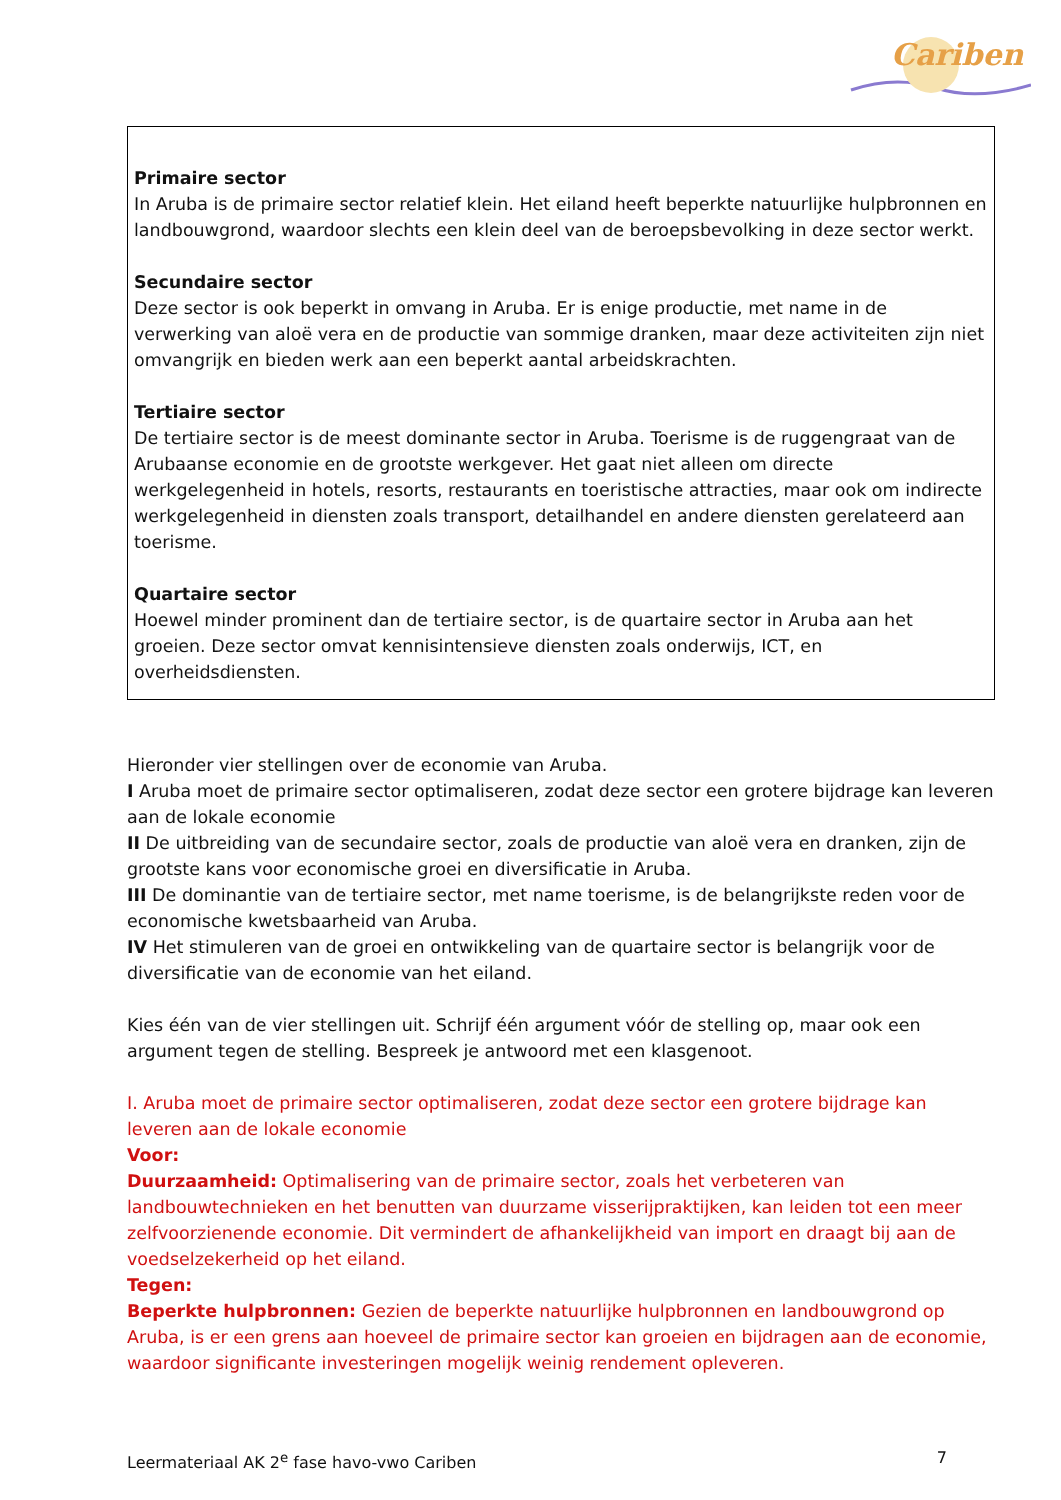Cariben
Primaire sector
In Aruba is de primaire sector relatief klein. Het eiland heeft beperkte natuurlijke hulpbronnen en landbouwgrond, waardoor slechts een klein deel van de beroepsbevolking in deze sector werkt.
Secundaire sector
Deze sector is ook beperkt in omvang in Aruba. Er is enige productie, met name in de verwerking van aloë vera en de productie van sommige dranken, maar deze activiteiten zijn niet omvangrijk en bieden werk aan een beperkt aantal arbeidskrachten.
Tertiaire sector
De tertiaire sector is de meest dominante sector in Aruba. Toerisme is de ruggengraat van de Arubaanse economie en de grootste werkgever. Het gaat niet alleen om directe werkgelegenheid in hotels, resorts, restaurants en toeristische attracties, maar ook om indirecte werkgelegenheid in diensten zoals transport, detailhandel en andere diensten gerelateerd aan toerisme.
Quartaire sector
Hoewel minder prominent dan de tertiaire sector, is de quartaire sector in Aruba aan het groeien. Deze sector omvat kennisintensieve diensten zoals onderwijs, ICT, en overheidsdiensten.
Hieronder vier stellingen over de economie van Aruba.
I Aruba moet de primaire sector optimaliseren, zodat deze sector een grotere bijdrage kan leveren aan de lokale economie
II De uitbreiding van de secundaire sector, zoals de productie van aloë vera en dranken, zijn de grootste kans voor economische groei en diversificatie in Aruba.
III De dominantie van de tertiaire sector, met name toerisme, is de belangrijkste reden voor de economische kwetsbaarheid van Aruba.
IV Het stimuleren van de groei en ontwikkeling van de quartaire sector is belangrijk voor de diversificatie van de economie van het eiland.
Kies één van de vier stellingen uit. Schrijf één argument vóór de stelling op, maar ook een argument tegen de stelling. Bespreek je antwoord met een klasgenoot.
I. Aruba moet de primaire sector optimaliseren, zodat deze sector een grotere bijdrage kan leveren aan de lokale economie
Voor:
Duurzaamheid: Optimalisering van de primaire sector, zoals het verbeteren van landbouwtechnieken en het benutten van duurzame visserijpraktijken, kan leiden tot een meer zelfvoorzienende economie. Dit vermindert de afhankelijkheid van import en draagt bij aan de voedselzekerheid op het eiland.
Tegen:
Beperkte hulpbronnen: Gezien de beperkte natuurlijke hulpbronnen en landbouwgrond op Aruba, is er een grens aan hoeveel de primaire sector kan groeien en bijdragen aan de economie, waardoor significante investeringen mogelijk weinig rendement opleveren.
Leermateriaal AK 2<sup>e</sup> fase havo-vwo Cariben 7